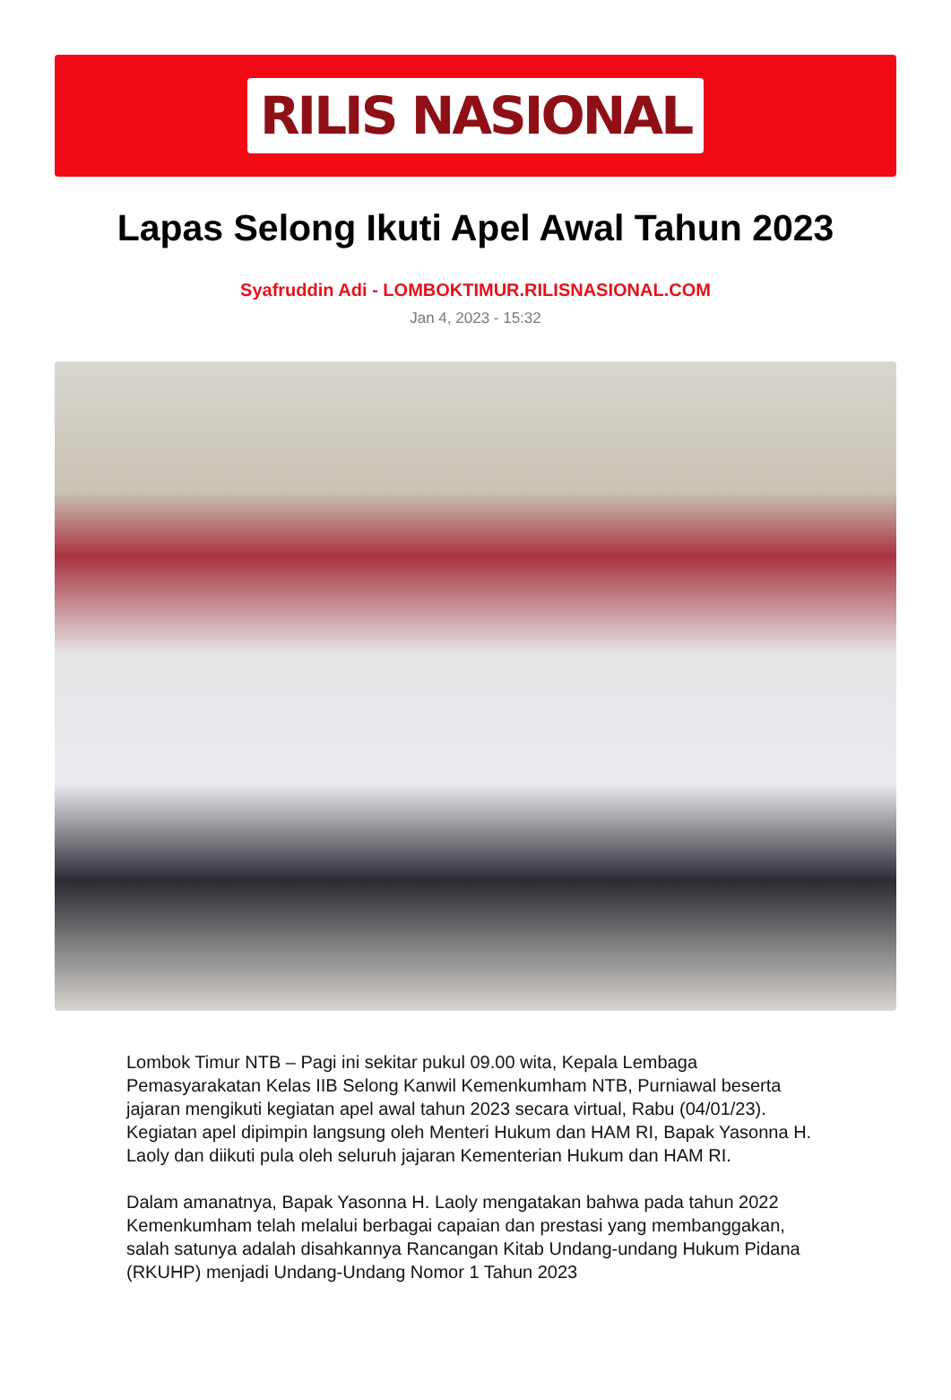RILIS NASIONAL
Lapas Selong Ikuti Apel Awal Tahun 2023
Syafruddin Adi - LOMBOKTIMUR.RILISNASIONAL.COM
Jan 4, 2023 - 15:32
Lombok Timur NTB – Pagi ini sekitar pukul 09.00 wita, Kepala Lembaga Pemasyarakatan Kelas IIB Selong Kanwil Kemenkumham NTB, Purniawal beserta jajaran mengikuti kegiatan apel awal tahun 2023 secara virtual, Rabu (04/01/23). Kegiatan apel dipimpin langsung oleh Menteri Hukum dan HAM RI, Bapak Yasonna H. Laoly dan diikuti pula oleh seluruh jajaran Kementerian Hukum dan HAM RI.
Dalam amanatnya, Bapak Yasonna H. Laoly mengatakan bahwa pada tahun 2022 Kemenkumham telah melalui berbagai capaian dan prestasi yang membanggakan, salah satunya adalah disahkannya Rancangan Kitab Undang-undang Hukum Pidana (RKUHP) menjadi Undang-Undang Nomor 1 Tahun 2023